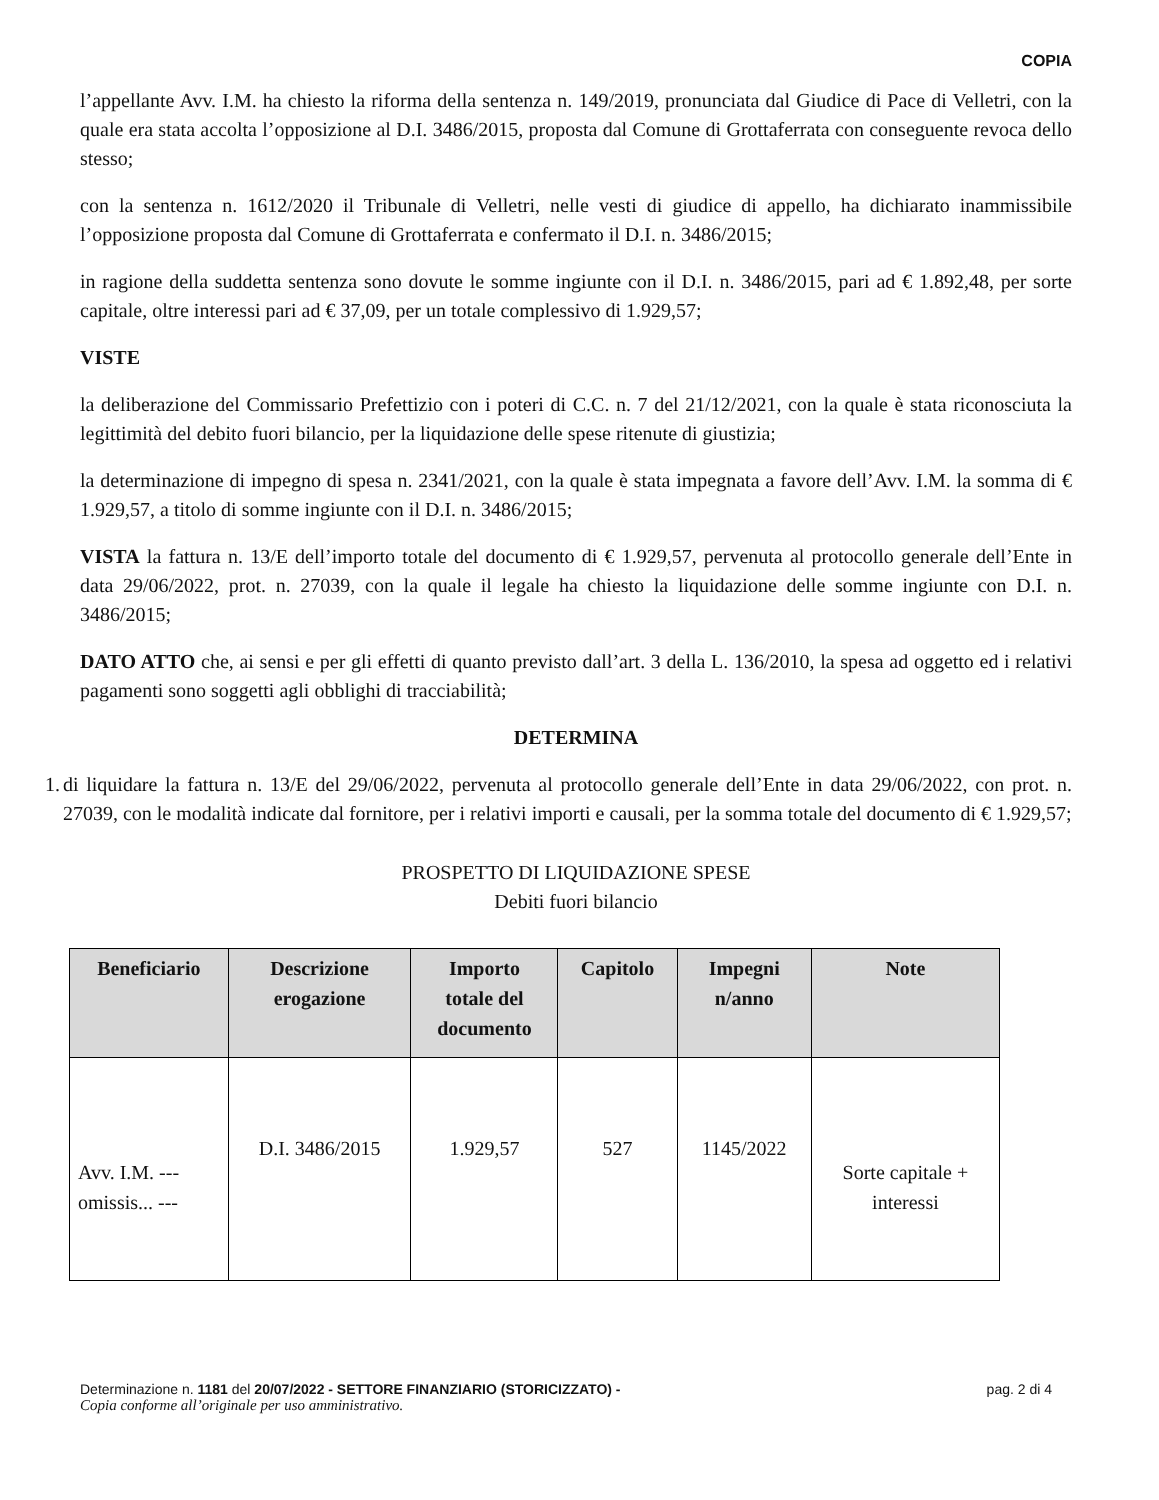COPIA
l’appellante Avv. I.M. ha chiesto la riforma della sentenza n. 149/2019, pronunciata dal Giudice di Pace di Velletri, con la quale era stata accolta l’opposizione al D.I. 3486/2015, proposta dal Comune di Grottaferrata con conseguente revoca dello stesso;
con la sentenza n. 1612/2020 il Tribunale di Velletri, nelle vesti di giudice di appello, ha dichiarato inammissibile l’opposizione proposta dal Comune di Grottaferrata e confermato il D.I. n. 3486/2015;
in ragione della suddetta sentenza sono dovute le somme ingiunte con il D.I. n. 3486/2015, pari ad € 1.892,48, per sorte capitale, oltre interessi pari ad € 37,09, per un totale complessivo di 1.929,57;
VISTE
la deliberazione del Commissario Prefettizio con i poteri di C.C. n. 7 del 21/12/2021, con la quale è stata riconosciuta la legittimità del debito fuori bilancio, per la liquidazione delle spese ritenute di giustizia;
la determinazione di impegno di spesa n. 2341/2021, con la quale è stata impegnata a favore dell’Avv. I.M. la somma di € 1.929,57, a titolo di somme ingiunte con il D.I. n. 3486/2015;
VISTA la fattura n. 13/E dell’importo totale del documento di € 1.929,57, pervenuta al protocollo generale dell’Ente in data 29/06/2022, prot. n. 27039, con la quale il legale ha chiesto la liquidazione delle somme ingiunte con D.I. n. 3486/2015;
DATO ATTO che, ai sensi e per gli effetti di quanto previsto dall’art. 3 della L. 136/2010, la spesa ad oggetto ed i relativi pagamenti sono soggetti agli obblighi di tracciabilità;
DETERMINA
1. di liquidare la fattura n. 13/E del 29/06/2022, pervenuta al protocollo generale dell’Ente in data 29/06/2022, con prot. n. 27039, con le modalità indicate dal fornitore, per i relativi importi e causali, per la somma totale del documento di € 1.929,57;
PROSPETTO DI LIQUIDAZIONE SPESE
Debiti fuori bilancio
| Beneficiario | Descrizione erogazione | Importo totale del documento | Capitolo | Impegni n/anno | Note |
| --- | --- | --- | --- | --- | --- |
| Avv. I.M. --- omissis... --- | D.I. 3486/2015 | 1.929,57 | 527 | 1145/2022 | Sorte capitale + interessi |
Determinazione n. 1181 del 20/07/2022 - SETTORE FINANZIARIO (STORICIZZATO) - pag. 2 di 4
Copia conforme all’originale per uso amministrativo.